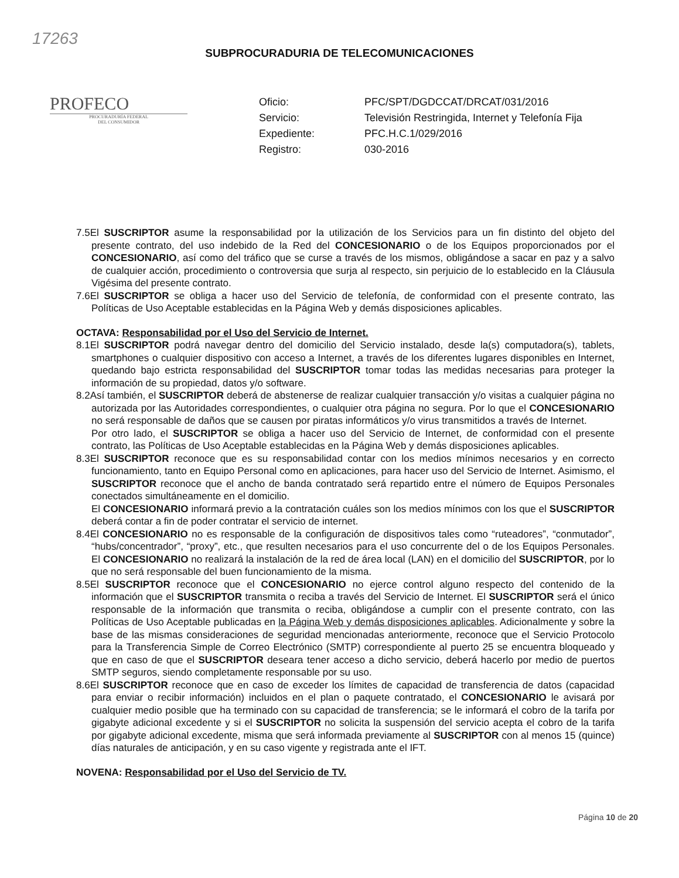17263
SUBPROCURADURIA DE TELECOMUNICACIONES
PROFECO
PROCURADURÍA FEDERAL
DEL CONSUMIDOR
| Oficio: | PFC/SPT/DGDCCAT/DRCAT/031/2016 |
| Servicio: | Televisión Restringida, Internet y Telefonía Fija |
| Expediente: | PFC.H.C.1/029/2016 |
| Registro: | 030-2016 |
7.5El SUSCRIPTOR asume la responsabilidad por la utilización de los Servicios para un fin distinto del objeto del presente contrato, del uso indebido de la Red del CONCESIONARIO o de los Equipos proporcionados por el CONCESIONARIO, así como del tráfico que se curse a través de los mismos, obligándose a sacar en paz y a salvo de cualquier acción, procedimiento o controversia que surja al respecto, sin perjuicio de lo establecido en la Cláusula Vigésima del presente contrato.
7.6El SUSCRIPTOR se obliga a hacer uso del Servicio de telefonía, de conformidad con el presente contrato, las Políticas de Uso Aceptable establecidas en la Página Web y demás disposiciones aplicables.
OCTAVA: Responsabilidad por el Uso del Servicio de Internet.
8.1El SUSCRIPTOR podrá navegar dentro del domicilio del Servicio instalado, desde la(s) computadora(s), tablets, smartphones o cualquier dispositivo con acceso a Internet, a través de los diferentes lugares disponibles en Internet, quedando bajo estricta responsabilidad del SUSCRIPTOR tomar todas las medidas necesarias para proteger la información de su propiedad, datos y/o software.
8.2Así también, el SUSCRIPTOR deberá de abstenerse de realizar cualquier transacción y/o visitas a cualquier página no autorizada por las Autoridades correspondientes, o cualquier otra página no segura. Por lo que el CONCESIONARIO no será responsable de daños que se causen por piratas informáticos y/o virus transmitidos a través de Internet.
Por otro lado, el SUSCRIPTOR se obliga a hacer uso del Servicio de Internet, de conformidad con el presente contrato, las Políticas de Uso Aceptable establecidas en la Página Web y demás disposiciones aplicables.
8.3El SUSCRIPTOR reconoce que es su responsabilidad contar con los medios mínimos necesarios y en correcto funcionamiento, tanto en Equipo Personal como en aplicaciones, para hacer uso del Servicio de Internet. Asimismo, el SUSCRIPTOR reconoce que el ancho de banda contratado será repartido entre el número de Equipos Personales conectados simultáneamente en el domicilio.
El CONCESIONARIO informará previo a la contratación cuáles son los medios mínimos con los que el SUSCRIPTOR deberá contar a fin de poder contratar el servicio de internet.
8.4El CONCESIONARIO no es responsable de la configuración de dispositivos tales como “ruteadores”, “conmutador”, “hubs/concentrador”, “proxy”, etc., que resulten necesarios para el uso concurrente del o de los Equipos Personales. El CONCESIONARIO no realizará la instalación de la red de área local (LAN) en el domicilio del SUSCRIPTOR, por lo que no será responsable del buen funcionamiento de la misma.
8.5El SUSCRIPTOR reconoce que el CONCESIONARIO no ejerce control alguno respecto del contenido de la información que el SUSCRIPTOR transmita o reciba a través del Servicio de Internet. El SUSCRIPTOR será el único responsable de la información que transmita o reciba, obligándose a cumplir con el presente contrato, con las Políticas de Uso Aceptable publicadas en la Página Web y demás disposiciones aplicables. Adicionalmente y sobre la base de las mismas consideraciones de seguridad mencionadas anteriormente, reconoce que el Servicio Protocolo para la Transferencia Simple de Correo Electrónico (SMTP) correspondiente al puerto 25 se encuentra bloqueado y que en caso de que el SUSCRIPTOR deseara tener acceso a dicho servicio, deberá hacerlo por medio de puertos SMTP seguros, siendo completamente responsable por su uso.
8.6El SUSCRIPTOR reconoce que en caso de exceder los límites de capacidad de transferencia de datos (capacidad para enviar o recibir información) incluidos en el plan o paquete contratado, el CONCESIONARIO le avisará por cualquier medio posible que ha terminado con su capacidad de transferencia; se le informará el cobro de la tarifa por gigabyte adicional excedente y si el SUSCRIPTOR no solicita la suspensión del servicio acepta el cobro de la tarifa por gigabyte adicional excedente, misma que será informada previamente al SUSCRIPTOR con al menos 15 (quince) días naturales de anticipación, y en su caso vigente y registrada ante el IFT.
NOVENA: Responsabilidad por el Uso del Servicio de TV.
Página 10 de 20